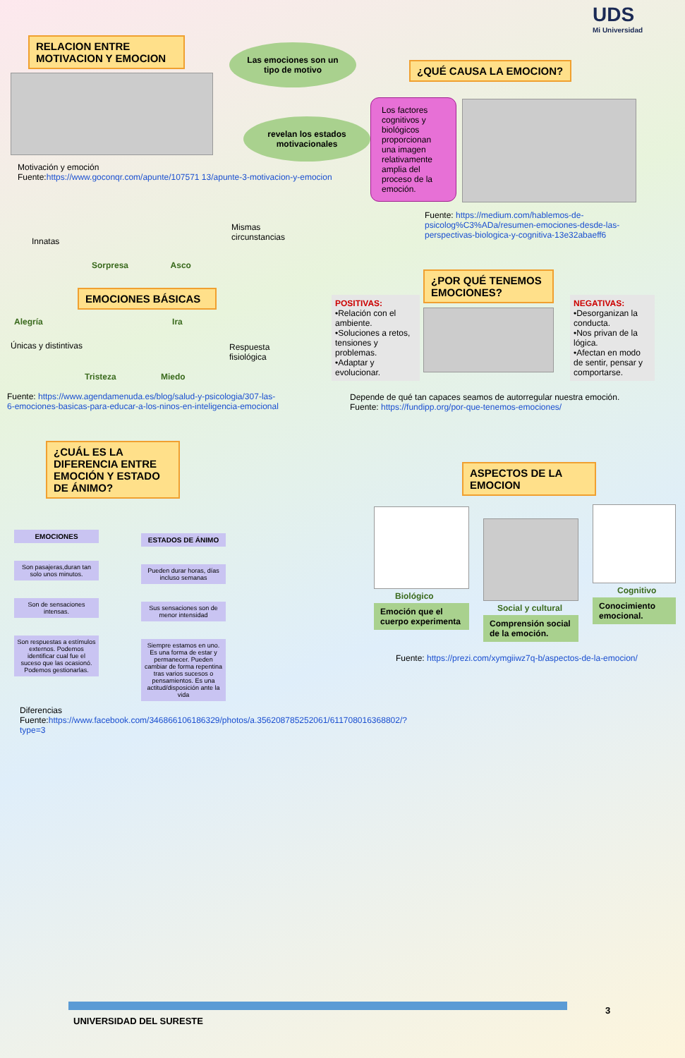UDS
Mi Universidad
RELACION ENTRE MOTIVACION Y EMOCION
Motivación y emoción
Fuente:https://www.goconqr.com/apunte/107571 13/apunte-3-motivacion-y-emocion
Las emociones son un tipo de motivo
revelan los estados motivacionales
Innatas
Sorpresa Asco
EMOCIONES BÁSICAS
Alegría Ira
Únicas y distintivas
Tristeza Miedo
Mismas
circunstancias
Respuesta
fisiológica
Fuente: https://www.agendamenuda.es/blog/salud-y-psicologia/307-las-6-emociones-basicas-para-educar-a-los-ninos-en-inteligencia-emocional
¿QUÉ CAUSA LA EMOCION?
Los factores cognitivos y biológicos proporcionan una imagen relativamente amplia del proceso de la emoción.
Fuente: https://medium.com/hablemos-de-psicolog%C3%ADa/resumen-emociones-desde-las-perspectivas-biologica-y-cognitiva-13e32abaeff6
¿POR QUÉ TENEMOS EMOCIONES?
POSITIVAS:
•Relación con el ambiente.
•Soluciones a retos, tensiones y problemas.
•Adaptar y evolucionar.
NEGATIVAS:
•Desorganizan la conducta.
•Nos privan de la lógica.
•Afectan en modo de sentir, pensar y comportarse.
Depende de qué tan capaces seamos de autorregular nuestra emoción.
Fuente: https://fundipp.org/por-que-tenemos-emociones/
¿CUÁL ES LA DIFERENCIA ENTRE EMOCIÓN Y ESTADO DE ÁNIMO?
EMOCIONES
Son pasajeras,duran tan solo unos minutos.
Son de sensaciones intensas.
Son respuestas a estímulos externos. Podemos identificar cual fue el suceso que las ocasionó. Podemos gestionarlas.
ESTADOS DE ÁNIMO
Pueden durar horas, días incluso semanas
Sus sensaciones son de menor intensidad
Siempre estamos en uno. Es una forma de estar y permanecer. Pueden cambiar de forma repentina tras varios sucesos o pensamientos. Es una actitud/disposición ante la vida
Diferencias
Fuente:https://www.facebook.com/346866106186329/photos/a.356208785252061/611708016368802/?type=3
ASPECTOS DE LA EMOCION
Biológico
Emoción que el cuerpo experimenta
Social y cultural
Comprensión social de la emoción.
Cognitivo
Conocimiento emocional.
Fuente: https://prezi.com/xymgiiwz7q-b/aspectos-de-la-emocion/
3
UNIVERSIDAD DEL SURESTE